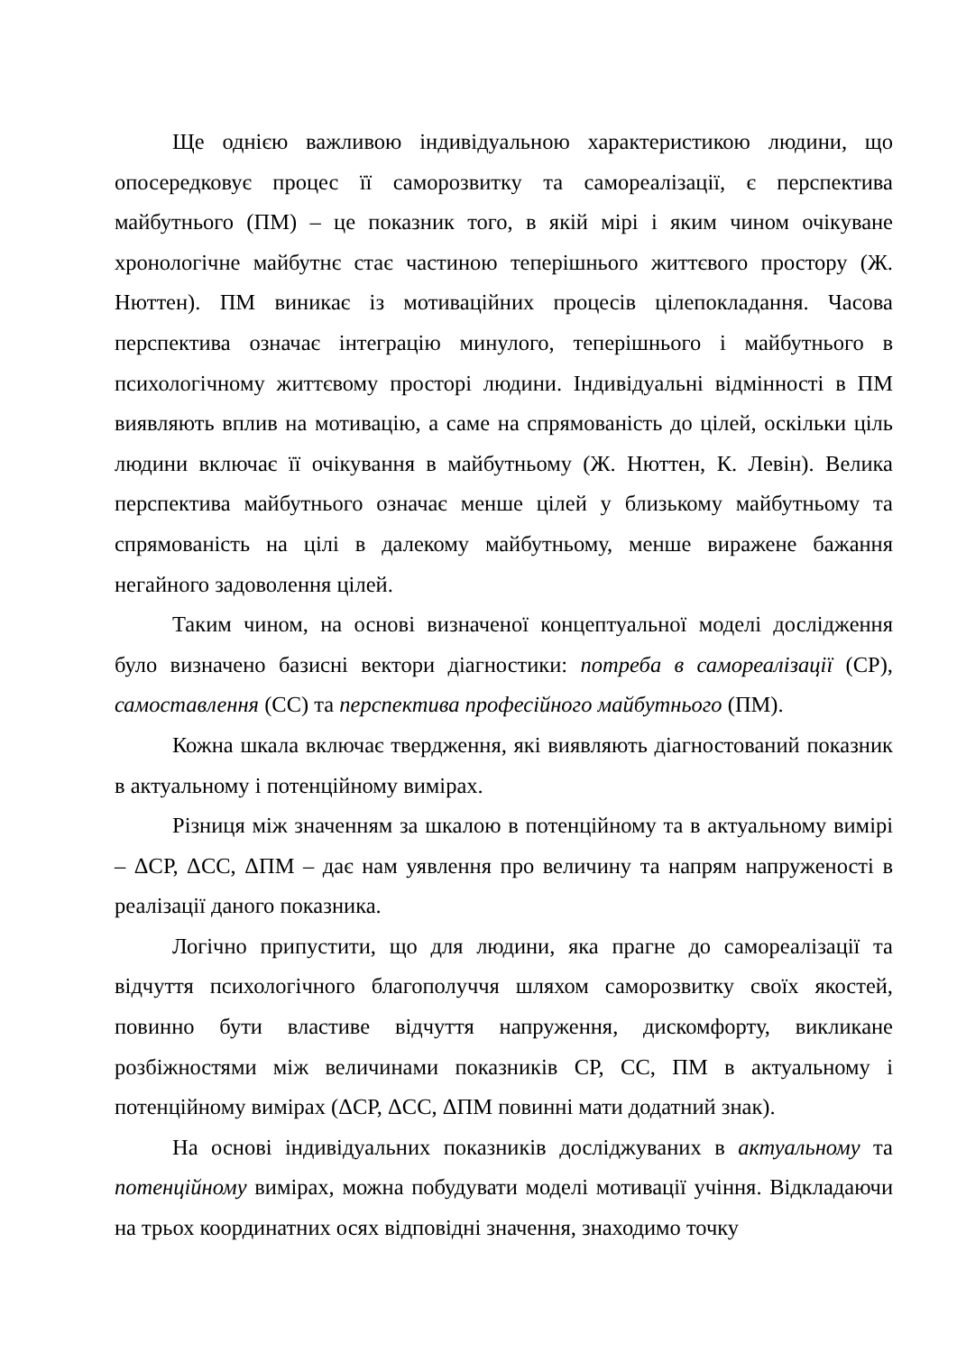Ще однією важливою індивідуальною характеристикою людини, що опосередковує процес її саморозвитку та самореалізації, є перспектива майбутнього (ПМ) – це показник того, в якій мірі і яким чином очікуване хронологічне майбутнє стає частиною теперішнього життєвого простору (Ж. Нюттен). ПМ виникає із мотиваційних процесів цілепокладання. Часова перспектива означає інтеграцію минулого, теперішнього і майбутнього в психологічному життєвому просторі людини. Індивідуальні відмінності в ПМ виявляють вплив на мотивацію, а саме на спрямованість до цілей, оскільки ціль людини включає її очікування в майбутньому (Ж. Нюттен, К. Левін). Велика перспектива майбутнього означає менше цілей у близькому майбутньому та спрямованість на цілі в далекому майбутньому, менше виражене бажання негайного задоволення цілей.
Таким чином, на основі визначеної концептуальної моделі дослідження було визначено базисні вектори діагностики: потреба в самореалізації (СР), самоставлення (СС) та перспектива професійного майбутнього (ПМ).
Кожна шкала включає твердження, які виявляють діагностований показник в актуальному і потенційному вимірах.
Різниця між значенням за шкалою в потенційному та в актуальному вимірі – ΔСР, ΔСС, ΔПМ – дає нам уявлення про величину та напрям напруженості в реалізації даного показника.
Логічно припустити, що для людини, яка прагне до самореалізації та відчуття психологічного благополуччя шляхом саморозвитку своїх якостей, повинно бути властиве відчуття напруження, дискомфорту, викликане розбіжностями між величинами показників СР, СС, ПМ в актуальному і потенційному вимірах (ΔСР, ΔСС, ΔПМ повинні мати додатний знак).
На основі індивідуальних показників досліджуваних в актуальному та потенційному вимірах, можна побудувати моделі мотивації учіння. Відкладаючи на трьох координатних осях відповідні значення, знаходимо точку